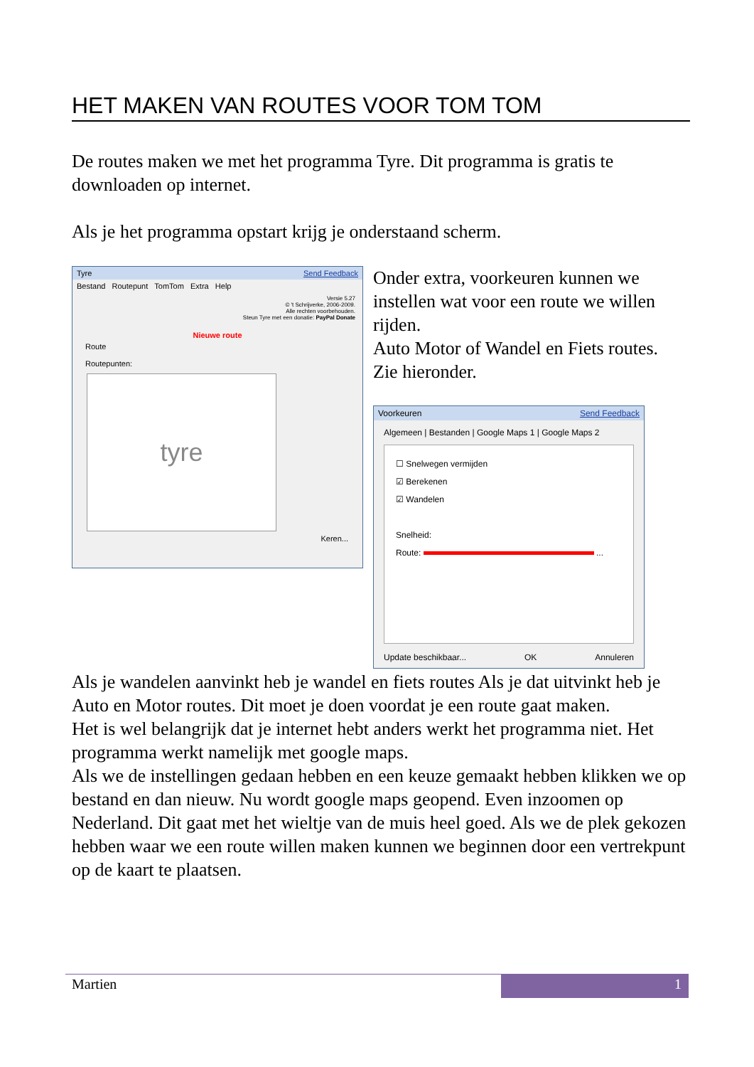HET MAKEN VAN ROUTES VOOR TOM TOM
De routes maken we met het programma Tyre. Dit programma is gratis te downloaden op internet.
Als je het programma opstart krijg je onderstaand scherm.
Tyre Send Feedback
Bestand Routepunt TomTom Extra Help
Versie 5.27
© 't Schrijverke, 2006-2009.
Alle rechten voorbehouden.
Steun Tyre met een donatie: PayPal Donate
Nieuwe route
Route
Routepunten:
tyre
Keren...
Onder extra, voorkeuren kunnen we instellen wat voor een route we willen rijden.
Auto Motor of Wandel en Fiets routes. Zie hieronder.
Voorkeuren Send Feedback
Algemeen | Bestanden | Google Maps 1 | Google Maps 2
☐ Snelwegen vermijden
☑ Berekenen
☑ Wandelen
Snelheid:
Route: ...
Update beschikbaar... OK Annuleren
Als je wandelen aanvinkt heb je wandel en fiets routes Als je dat uitvinkt heb je Auto en Motor routes. Dit moet je doen voordat je een route gaat maken.
Het is wel belangrijk dat je internet hebt anders werkt het programma niet. Het programma werkt namelijk met google maps.
Als we de instellingen gedaan hebben en een keuze gemaakt hebben klikken we op bestand en dan nieuw. Nu wordt google maps geopend. Even inzoomen op Nederland. Dit gaat met het wieltje van de muis heel goed. Als we de plek gekozen hebben waar we een route willen maken kunnen we beginnen door een vertrekpunt op de kaart te plaatsen.
Martien
1